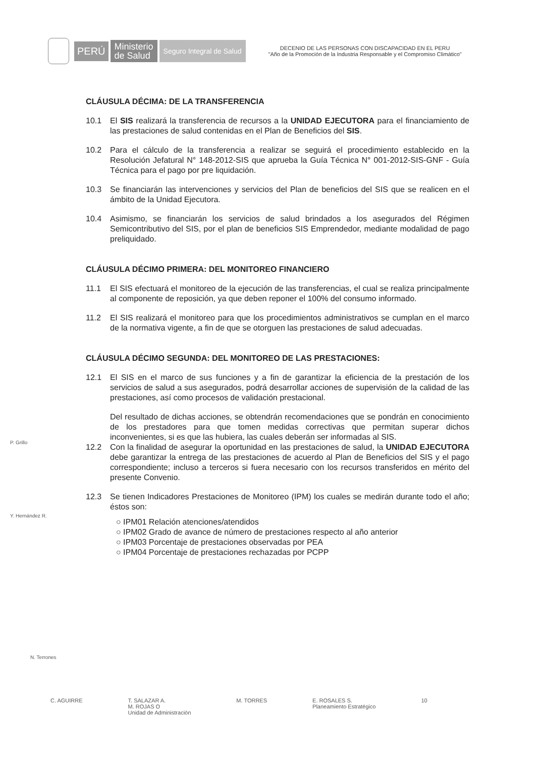PERÚ
Ministerio
de Salud
Seguro Integral de Salud
DECENIO DE LAS PERSONAS CON DISCAPACIDAD EN EL PERU
"Año de la Promoción de la Industria Responsable y el Compromiso Climático"
CLÁUSULA DÉCIMA: DE LA TRANSFERENCIA
10.1 El SIS realizará la transferencia de recursos a la UNIDAD EJECUTORA para el financiamiento de las prestaciones de salud contenidas en el Plan de Beneficios del SIS.
10.2 Para el cálculo de la transferencia a realizar se seguirá el procedimiento establecido en la Resolución Jefatural N° 148-2012-SIS que aprueba la Guía Técnica N° 001-2012-SIS-GNF - Guía Técnica para el pago por pre liquidación.
10.3 Se financiarán las intervenciones y servicios del Plan de beneficios del SIS que se realicen en el ámbito de la Unidad Ejecutora.
10.4 Asimismo, se financiarán los servicios de salud brindados a los asegurados del Régimen Semicontributivo del SIS, por el plan de beneficios SIS Emprendedor, mediante modalidad de pago preliquidado.
CLÁUSULA DÉCIMO PRIMERA: DEL MONITOREO FINANCIERO
11.1 El SIS efectuará el monitoreo de la ejecución de las transferencias, el cual se realiza principalmente al componente de reposición, ya que deben reponer el 100% del consumo informado.
11.2 El SIS realizará el monitoreo para que los procedimientos administrativos se cumplan en el marco de la normativa vigente, a fin de que se otorguen las prestaciones de salud adecuadas.
CLÁUSULA DÉCIMO SEGUNDA: DEL MONITOREO DE LAS PRESTACIONES:
12.1 El SIS en el marco de sus funciones y a fin de garantizar la eficiencia de la prestación de los servicios de salud a sus asegurados, podrá desarrollar acciones de supervisión de la calidad de las prestaciones, así como procesos de validación prestacional.
Del resultado de dichas acciones, se obtendrán recomendaciones que se pondrán en conocimiento de los prestadores para que tomen medidas correctivas que permitan superar dichos inconvenientes, si es que las hubiera, las cuales deberán ser informadas al SIS.
12.2 Con la finalidad de asegurar la oportunidad en las prestaciones de salud, la UNIDAD EJECUTORA debe garantizar la entrega de las prestaciones de acuerdo al Plan de Beneficios del SIS y el pago correspondiente; incluso a terceros si fuera necesario con los recursos transferidos en mérito del presente Convenio.
12.3 Se tienen Indicadores Prestaciones de Monitoreo (IPM) los cuales se medirán durante todo el año; éstos son:
○ IPM01 Relación atenciones/atendidos
○ IPM02 Grado de avance de número de prestaciones respecto al año anterior
○ IPM03 Porcentaje de prestaciones observadas por PEA
○ IPM04 Porcentaje de prestaciones rechazadas por PCPP
P. Grillo
Y. Hernández R.
N. Terrones
C. AGUIRRE T. SALAZAR A.
M. ROJAS O
Unidad de Administración M. TORRES E. ROSALES S.
Planeamiento Estratégico 10